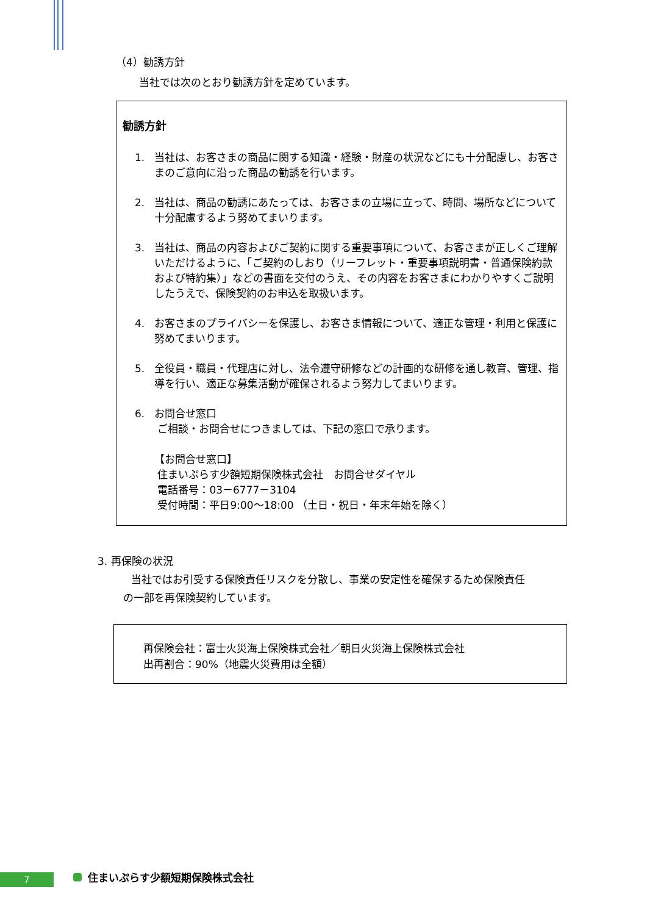（4）勧誘方針
当社では次のとおり勧誘方針を定めています。
勧誘方針
1. 当社は、お客さまの商品に関する知識・経験・財産の状況などにも十分配慮し、お客さまのご意向に沿った商品の勧誘を行います。
2. 当社は、商品の勧誘にあたっては、お客さまの立場に立って、時間、場所などについて十分配慮するよう努めてまいります。
3. 当社は、商品の内容およびご契約に関する重要事項について、お客さまが正しくご理解いただけるように、「ご契約のしおり（リーフレット・重要事項説明書・普通保険約款および特約集）」などの書面を交付のうえ、その内容をお客さまにわかりやすくご説明したうえで、保険契約のお申込を取扱います。
4. お客さまのプライバシーを保護し、お客さま情報について、適正な管理・利用と保護に努めてまいります。
5. 全役員・職員・代理店に対し、法令遵守研修などの計画的な研修を通し教育、管理、指導を行い、適正な募集活動が確保されるよう努力してまいります。
6. お問合せ窓口
ご相談・お問合せにつきましては、下記の窓口で承ります。
【お問合せ窓口】
住まいぷらす少額短期保険株式会社　お問合せダイヤル
電話番号：03－6777－3104
受付時間：平日9:00～18:00 （土日・祝日・年末年始を除く）
3. 再保険の状況
当社ではお引受する保険責任リスクを分散し、事業の安定性を確保するため保険責任
の一部を再保険契約しています。
再保険会社：富士火災海上保険株式会社／朝日火災海上保険株式会社
出再割合：90%（地震火災費用は全額）
7 住まいぷらす少額短期保険株式会社